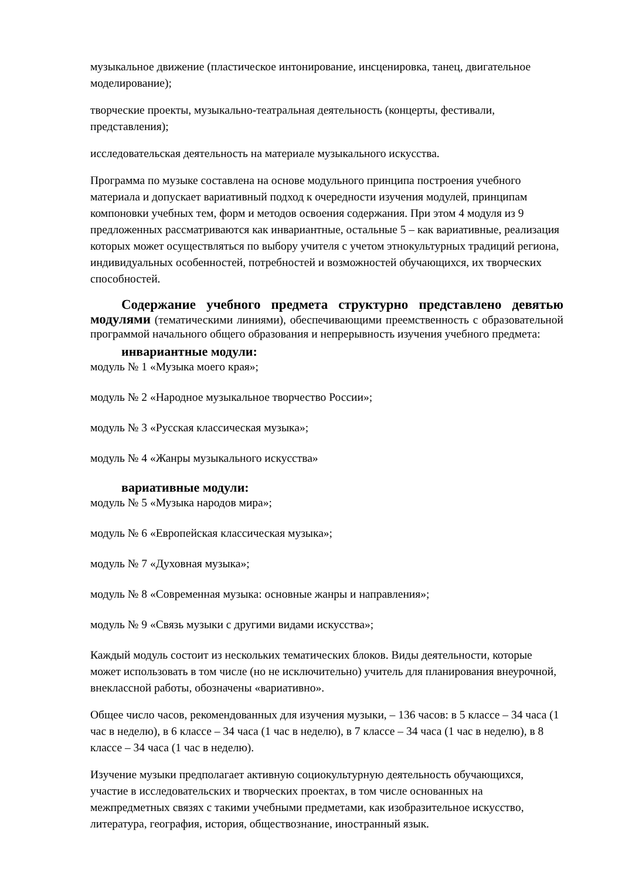музыкальное движение (пластическое интонирование, инсценировка, танец, двигательное моделирование);
творческие проекты, музыкально-театральная деятельность (концерты, фестивали, представления);
исследовательская деятельность на материале музыкального искусства.
Программа по музыке составлена на основе модульного принципа построения учебного материала и допускает вариативный подход к очередности изучения модулей, принципам компоновки учебных тем, форм и методов освоения содержания. При этом 4 модуля из 9 предложенных рассматриваются как инвариантные, остальные 5 – как вариативные, реализация которых может осуществляться по выбору учителя с учетом этнокультурных традиций региона, индивидуальных особенностей, потребностей и возможностей обучающихся, их творческих способностей.
Содержание учебного предмета структурно представлено девятью модулями (тематическими линиями), обеспечивающими преемственность с образовательной программой начального общего образования и непрерывность изучения учебного предмета:
инвариантные модули:
модуль № 1 «Музыка моего края»;
модуль № 2 «Народное музыкальное творчество России»;
модуль № 3 «Русская классическая музыка»;
модуль № 4 «Жанры музыкального искусства»
вариативные модули:
модуль № 5 «Музыка народов мира»;
модуль № 6 «Европейская классическая музыка»;
модуль № 7 «Духовная музыка»;
модуль № 8 «Современная музыка: основные жанры и направления»;
модуль № 9 «Связь музыки с другими видами искусства»;
Каждый модуль состоит из нескольких тематических блоков. Виды деятельности, которые может использовать в том числе (но не исключительно) учитель для планирования внеурочной, внеклассной работы, обозначены «вариативно».
Общее число часов, рекомендованных для изучения музыки, – 136 часов: в 5 классе – 34 часа (1 час в неделю), в 6 классе – 34 часа (1 час в неделю), в 7 классе – 34 часа (1 час в неделю), в 8 классе – 34 часа (1 час в неделю).
Изучение музыки предполагает активную социокультурную деятельность обучающихся, участие в исследовательских и творческих проектах, в том числе основанных на межпредметных связях с такими учебными предметами, как изобразительное искусство, литература, география, история, обществознание, иностранный язык.